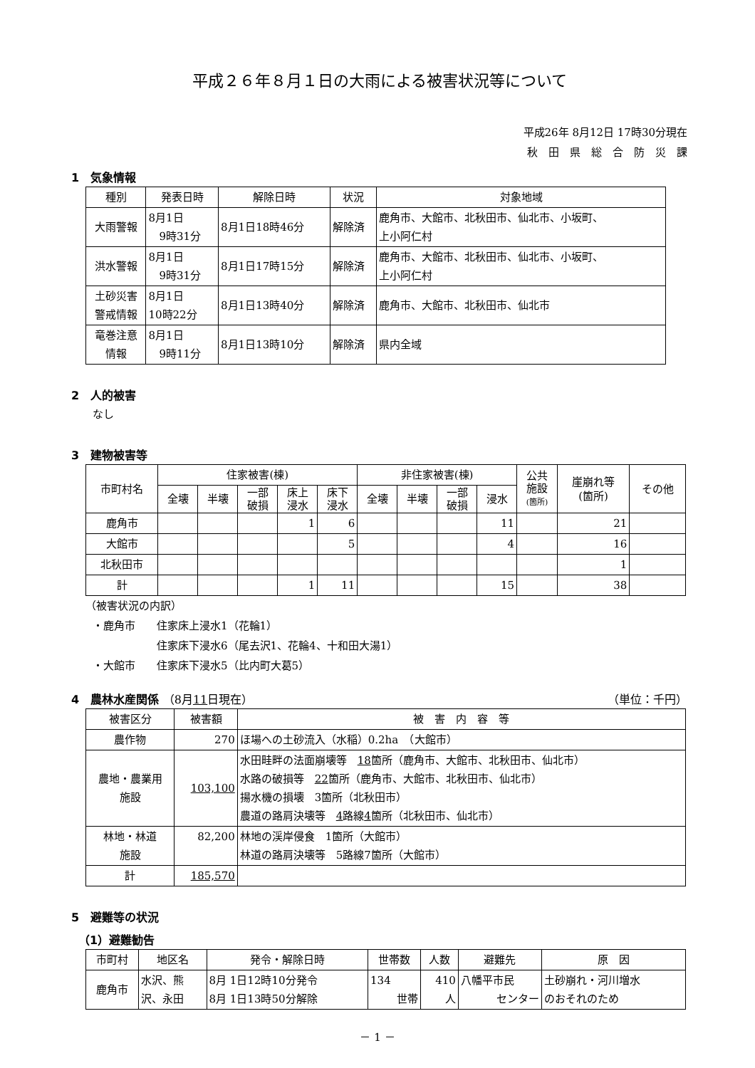平成２６年８月１日の大雨による被害状況等について
平成26年 8月12日 17時30分現在
秋　田　県　総　合　防　災　課
1　気象情報
| 種別 | 発表日時 | 解除日時 | 状況 | 対象地域 |
| --- | --- | --- | --- | --- |
| 大雨警報 | 8月1日 9時31分 | 8月1日18時46分 | 解除済 | 鹿角市、大館市、北秋田市、仙北市、小坂町、 上小阿仁村 |
| 洪水警報 | 8月1日 9時31分 | 8月1日17時15分 | 解除済 | 鹿角市、大館市、北秋田市、仙北市、小坂町、 上小阿仁村 |
| 土砂災害 警戒情報 | 8月1日 10時22分 | 8月1日13時40分 | 解除済 | 鹿角市、大館市、北秋田市、仙北市 |
| 竜巻注意 情報 | 8月1日 9時11分 | 8月1日13時10分 | 解除済 | 県内全域 |
2　人的被害
なし
3　建物被害等
| 市町村名 | 住家被害(棟) | | | | | 非住家被害(棟) | | | | 公共 施設 (箇所) | 崖崩れ等 (箇所) | その他 |
| --- | --- | --- | --- | --- | --- | --- | --- | --- | --- | --- | --- | --- |
| | 全壊 | 半壊 | 一部 破損 | 床上 浸水 | 床下 浸水 | 全壊 | 半壊 | 一部 破損 | 浸水 | | | |
| 鹿角市 | | | | 1 | 6 | | | | 11 | | 21 | |
| 大館市 | | | | | 5 | | | | 4 | | 16 | |
| 北秋田市 | | | | | | | | | | | 1 | |
| 計 | | | | 1 | 11 | | | | 15 | | 38 | |
（被害状況の内訳）
・鹿角市　　住家床上浸水1（花輪1）
　　　　　　住家床下浸水6（尾去沢1、花輪4、十和田大湯1）
・大館市　　住家床下浸水5（比内町大葛5）
4　農林水産関係 （8月11日現在） （単位：千円）
| 被害区分 | 被害額 | 被 害 内 容 等 |
| --- | --- | --- |
| 農作物 | 270 | ほ場への土砂流入（水稲）0.2ha （大館市） |
| 農地・農業用 施設 | 103,100 | 水田畦畔の法面崩壊等 18 箇所（鹿角市、大館市、北秋田市、仙北市） 水路の破損等 22 箇所（鹿角市、大館市、北秋田市、仙北市） 揚水機の損壊 3箇所（北秋田市） 農道の路肩決壊等 4 路線 4 箇所（北秋田市、仙北市） |
| 林地・林道 施設 | 82,200 | 林地の渓岸侵食 1箇所（大館市） 林道の路肩決壊等 5路線7箇所（大館市） |
| 計 | 185,570 | |
5　避難等の状況
（1）避難勧告
| 市町村 | 地区名 | 発令・解除日時 | 世帯数 | 人数 | 避難先 | 原 因 |
| --- | --- | --- | --- | --- | --- | --- |
| 鹿角市 | 水沢、熊 沢、永田 | 8月 1日12時10分発令 8月 1日13時50分解除 | 134 世帯 | 410 人 | 八幡平市民 センター | 土砂崩れ・河川増水 のおそれのため |
－ 1 －